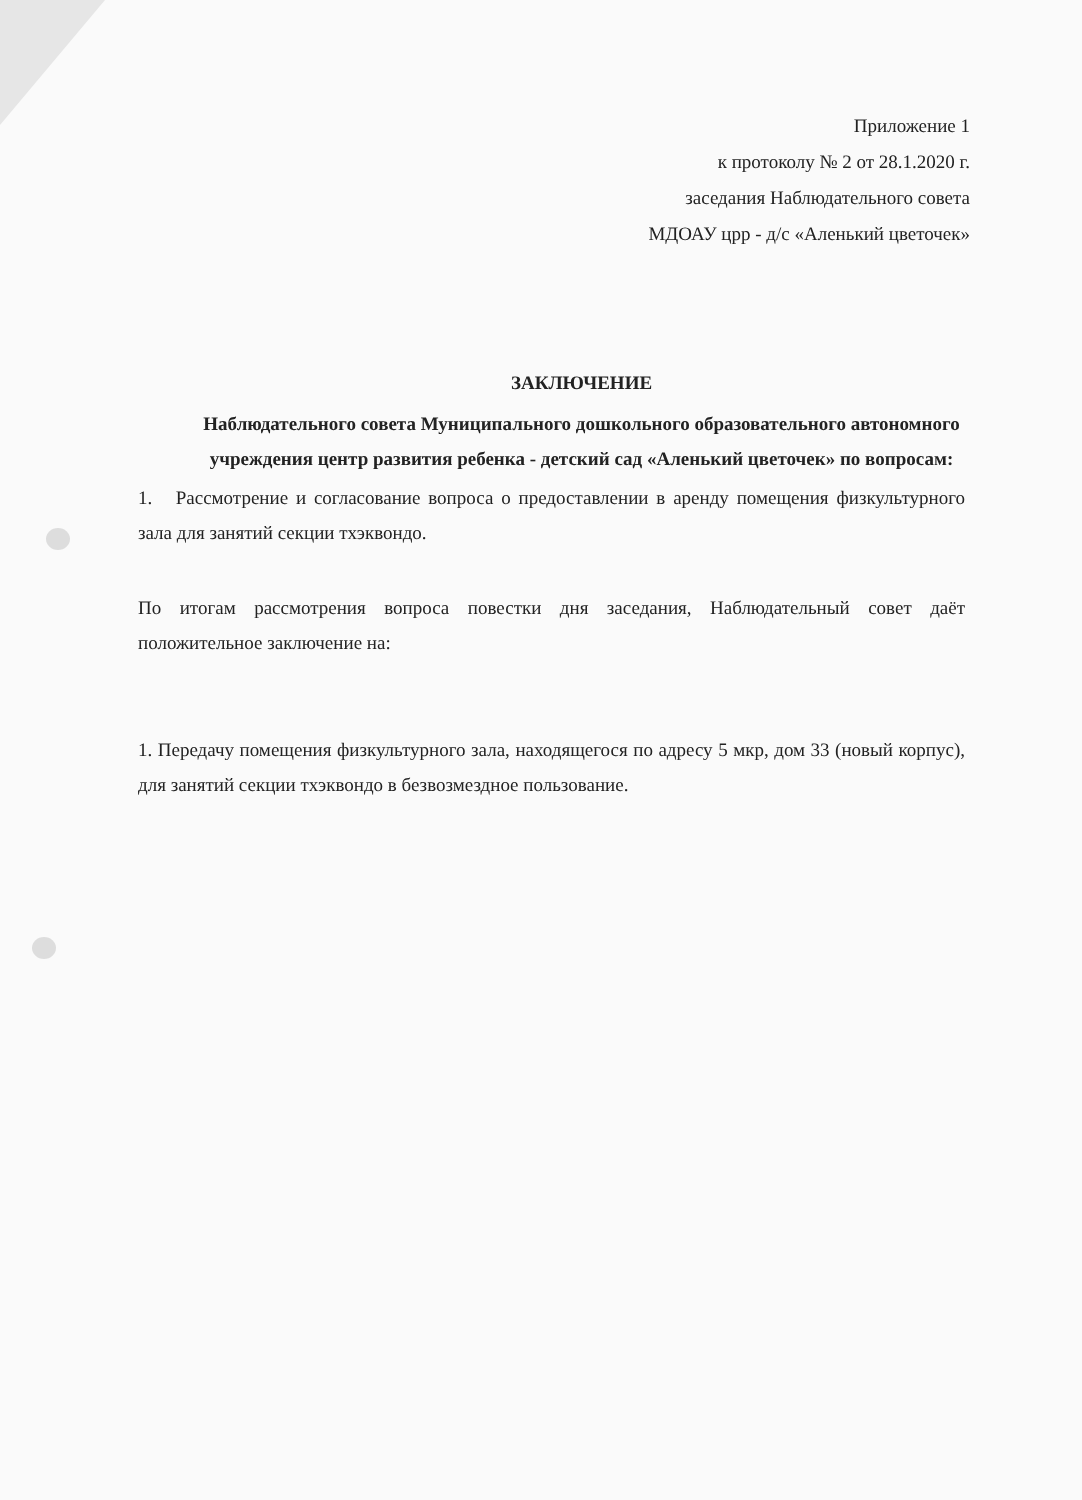Приложение 1
к протоколу № 2 от 28.1.2020 г.
заседания Наблюдательного совета
МДОАУ црр - д/с «Аленький цветочек»
ЗАКЛЮЧЕНИЕ
Наблюдательного совета Муниципального дошкольного образовательного автономного учреждения центр развития ребенка - детский сад «Аленький цветочек» по вопросам:
1. Рассмотрение и согласование вопроса о предоставлении в аренду помещения физкультурного зала для занятий секции тхэквондо.
По итогам рассмотрения вопроса повестки дня заседания, Наблюдательный совет даёт положительное заключение на:
1. Передачу помещения физкультурного зала, находящегося по адресу 5 мкр, дом 33 (новый корпус), для занятий секции тхэквондо в безвозмездное пользование.